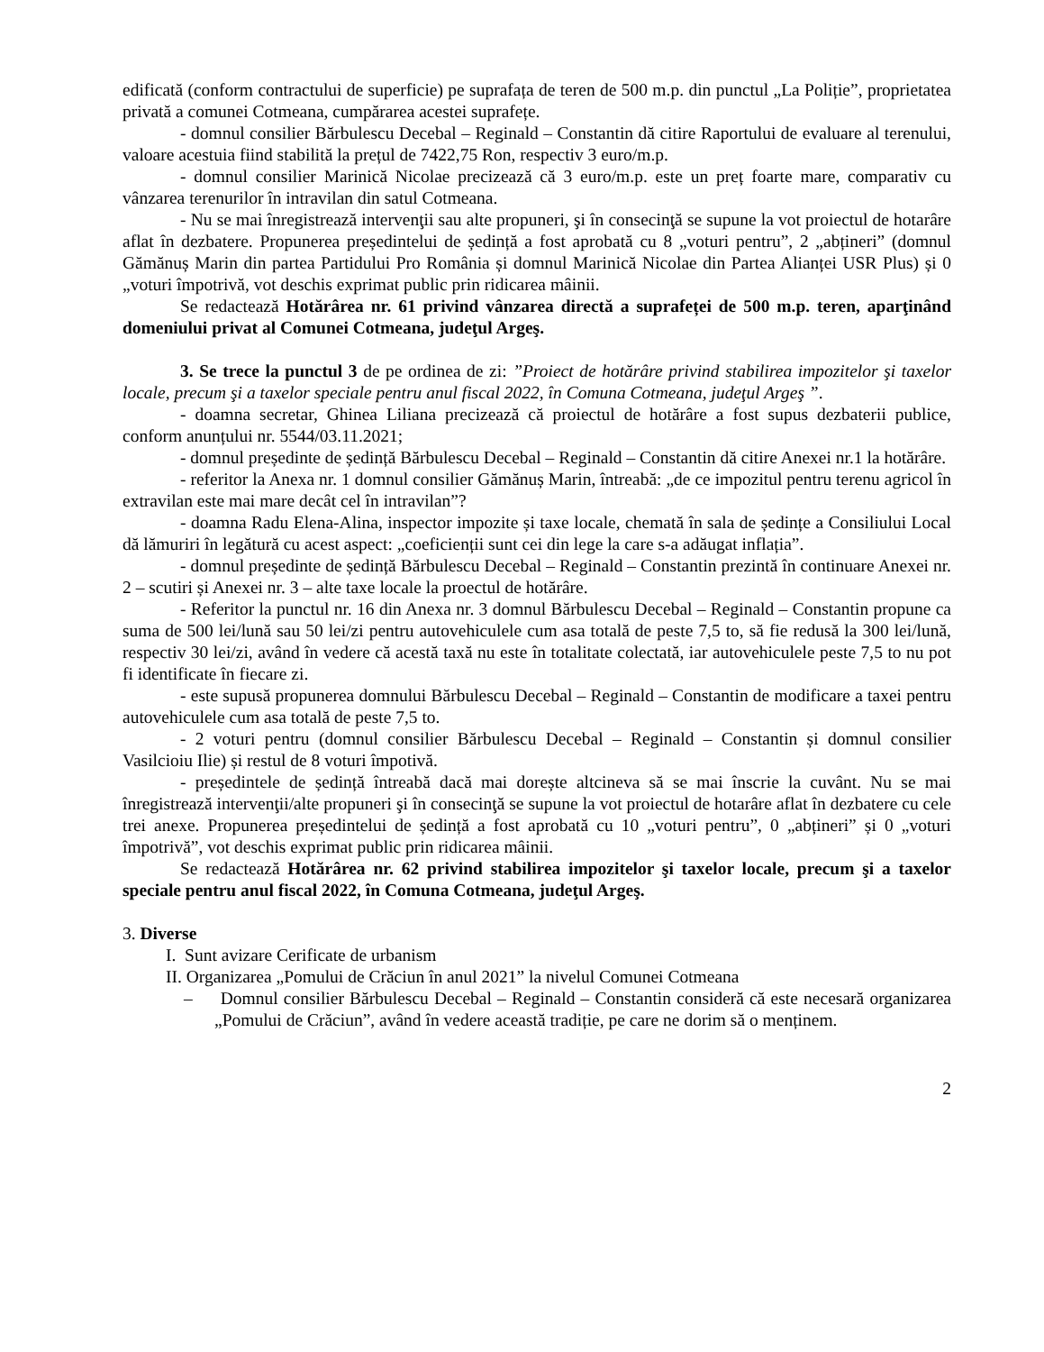edificată (conform contractului de superficie) pe suprafața de teren de 500 m.p. din punctul „La Poliție”, proprietatea privată a comunei Cotmeana, cumpărarea acestei suprafețe.
- domnul consilier Bărbulescu Decebal – Reginald – Constantin dă citire Raportului de evaluare al terenului, valoare acestuia fiind stabilită la prețul de 7422,75 Ron, respectiv 3 euro/m.p.
- domnul consilier Marinică Nicolae precizează că 3 euro/m.p. este un preț foarte mare, comparativ cu vânzarea terenurilor în intravilan din satul Cotmeana.
- Nu se mai înregistrează intervenţii sau alte propuneri, şi în consecinţă se supune la vot proiectul de hotarâre aflat în dezbatere. Propunerea președintelui de ședință a fost aprobată cu 8 „voturi pentru”, 2 „abțineri” (domnul Gămănuș Marin din partea Partidului Pro România și domnul Marinică Nicolae din Partea Alianței USR Plus) și 0 „voturi împotrivă, vot deschis exprimat public prin ridicarea mâinii.
Se redactează Hotărârea nr. 61 privind vânzarea directă a suprafeței de 500 m.p. teren, aparţinând domeniului privat al Comunei Cotmeana, judeţul Argeş.
3. Se trece la punctul 3 de pe ordinea de zi: ”Proiect de hotărâre privind stabilirea impozitelor şi taxelor locale, precum şi a taxelor speciale pentru anul fiscal 2022, în Comuna Cotmeana, judeţul Argeş ”.
- doamna secretar, Ghinea Liliana precizează că proiectul de hotărâre a fost supus dezbaterii publice, conform anunțului nr. 5544/03.11.2021;
- domnul președinte de ședință Bărbulescu Decebal – Reginald – Constantin dă citire Anexei nr.1 la hotărâre.
- referitor la Anexa nr. 1 domnul consilier Gămănuș Marin, întreabă: „de ce impozitul pentru terenu agricol în extravilan este mai mare decât cel în intravilan”?
- doamna Radu Elena-Alina, inspector impozite și taxe locale, chemată în sala de ședințe a Consiliului Local dă lămuriri în legătură cu acest aspect: „coeficienții sunt cei din lege la care s-a adăugat inflația”.
- domnul președinte de ședință Bărbulescu Decebal – Reginald – Constantin prezintă în continuare Anexei nr. 2 – scutiri și Anexei nr. 3 – alte taxe locale la proectul de hotărâre.
- Referitor la punctul nr. 16 din Anexa nr. 3 domnul Bărbulescu Decebal – Reginald – Constantin propune ca suma de 500 lei/lună sau 50 lei/zi pentru autovehiculele cum asa totală de peste 7,5 to, să fie redusă la 300 lei/lună, respectiv 30 lei/zi, având în vedere că acestă taxă nu este în totalitate colectată, iar autovehiculele peste 7,5 to nu pot fi identificate în fiecare zi.
- este supusă propunerea domnului Bărbulescu Decebal – Reginald – Constantin de modificare a taxei pentru autovehiculele cum asa totală de peste 7,5 to.
- 2 voturi pentru (domnul consilier Bărbulescu Decebal – Reginald – Constantin și domnul consilier Vasilcioiu Ilie) și restul de 8 voturi împotivă.
- președintele de ședință întreabă dacă mai dorește altcineva să se mai înscrie la cuvânt. Nu se mai înregistrează intervenţii/alte propuneri şi în consecinţă se supune la vot proiectul de hotarâre aflat în dezbatere cu cele trei anexe. Propunerea președintelui de ședință a fost aprobată cu 10 „voturi pentru”, 0 „abțineri” și 0 „voturi împotrivă”, vot deschis exprimat public prin ridicarea mâinii.
Se redactează Hotărârea nr. 62 privind stabilirea impozitelor şi taxelor locale, precum şi a taxelor speciale pentru anul fiscal 2022, în Comuna Cotmeana, judeţul Argeş.
3. Diverse
I. Sunt avizare Cerificate de urbanism
II. Organizarea „Pomului de Crăciun în anul 2021” la nivelul Comunei Cotmeana
– Domnul consilier Bărbulescu Decebal – Reginald – Constantin consideră că este necesară organizarea „Pomului de Crăciun”, având în vedere această tradiție, pe care ne dorim să o menținem.
2